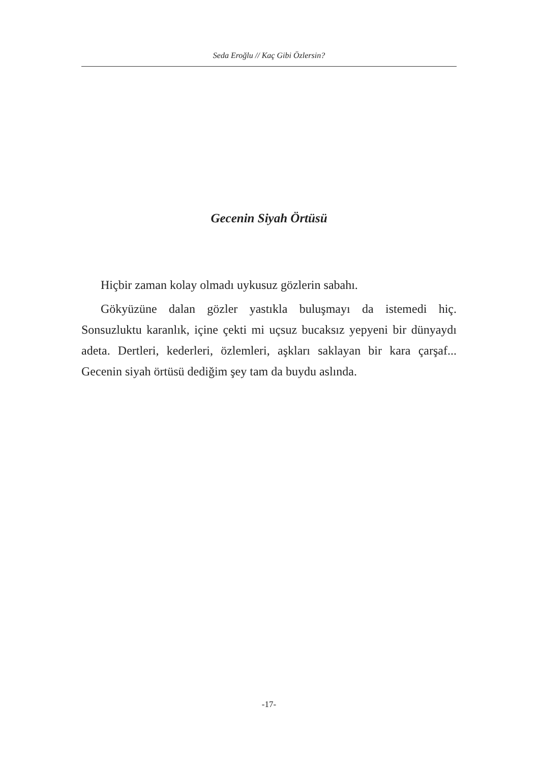Seda Eroğlu // Kaç Gibi Özlersin?
Gecenin Siyah Örtüsü
Hiçbir zaman kolay olmadı uykusuz gözlerin sabahı.
Gökyüzüne dalan gözler yastıkla buluşmayı da istemedi hiç. Sonsuzluktu karanlık, içine çekti mi uçsuz bucaksız yepyeni bir dünyaydı adeta. Dertleri, kederleri, özlemleri, aşkları saklayan bir kara çarşaf... Gecenin siyah örtüsü dediğim şey tam da buydu aslında.
-17-